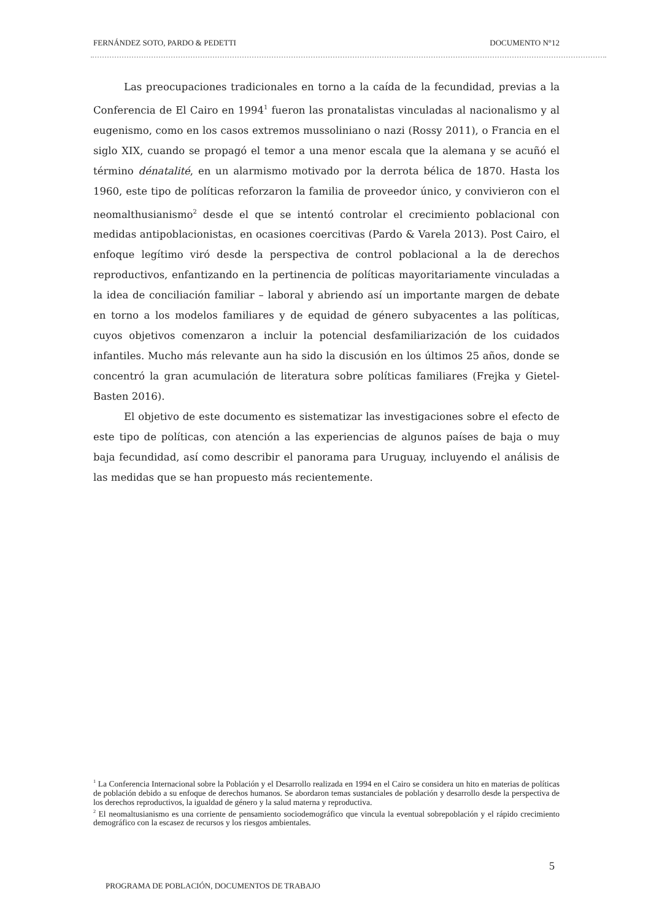FERNÁNDEZ SOTO, PARDO & PEDETTI DOCUMENTO N°12
Las preocupaciones tradicionales en torno a la caída de la fecundidad, previas a la Conferencia de El Cairo en 1994<sup>1</sup> fueron las pronatalistas vinculadas al nacionalismo y al eugenismo, como en los casos extremos mussoliniano o nazi (Rossy 2011), o Francia en el siglo XIX, cuando se propagó el temor a una menor escala que la alemana y se acuñó el término dénatalité, en un alarmismo motivado por la derrota bélica de 1870. Hasta los 1960, este tipo de políticas reforzaron la familia de proveedor único, y convivieron con el neomalthusianismo<sup>2</sup> desde el que se intentó controlar el crecimiento poblacional con medidas antipoblacionistas, en ocasiones coercitivas (Pardo & Varela 2013). Post Cairo, el enfoque legítimo viró desde la perspectiva de control poblacional a la de derechos reproductivos, enfantizando en la pertinencia de políticas mayoritariamente vinculadas a la idea de conciliación familiar – laboral y abriendo así un importante margen de debate en torno a los modelos familiares y de equidad de género subyacentes a las políticas, cuyos objetivos comenzaron a incluir la potencial desfamiliarización de los cuidados infantiles. Mucho más relevante aun ha sido la discusión en los últimos 25 años, donde se concentró la gran acumulación de literatura sobre políticas familiares (Frejka y Gietel-Basten 2016).
El objetivo de este documento es sistematizar las investigaciones sobre el efecto de este tipo de políticas, con atención a las experiencias de algunos países de baja o muy baja fecundidad, así como describir el panorama para Uruguay, incluyendo el análisis de las medidas que se han propuesto más recientemente.
<sup>1</sup> La Conferencia Internacional sobre la Población y el Desarrollo realizada en 1994 en el Cairo se considera un hito en materias de políticas de población debido a su enfoque de derechos humanos. Se abordaron temas sustanciales de población y desarrollo desde la perspectiva de los derechos reproductivos, la igualdad de género y la salud materna y reproductiva.
<sup>2</sup> El neomaltusianismo es una corriente de pensamiento sociodemográfico que vincula la eventual sobrepoblación y el rápido crecimiento demográfico con la escasez de recursos y los riesgos ambientales.
5
PROGRAMA DE POBLACIÓN, DOCUMENTOS DE TRABAJO